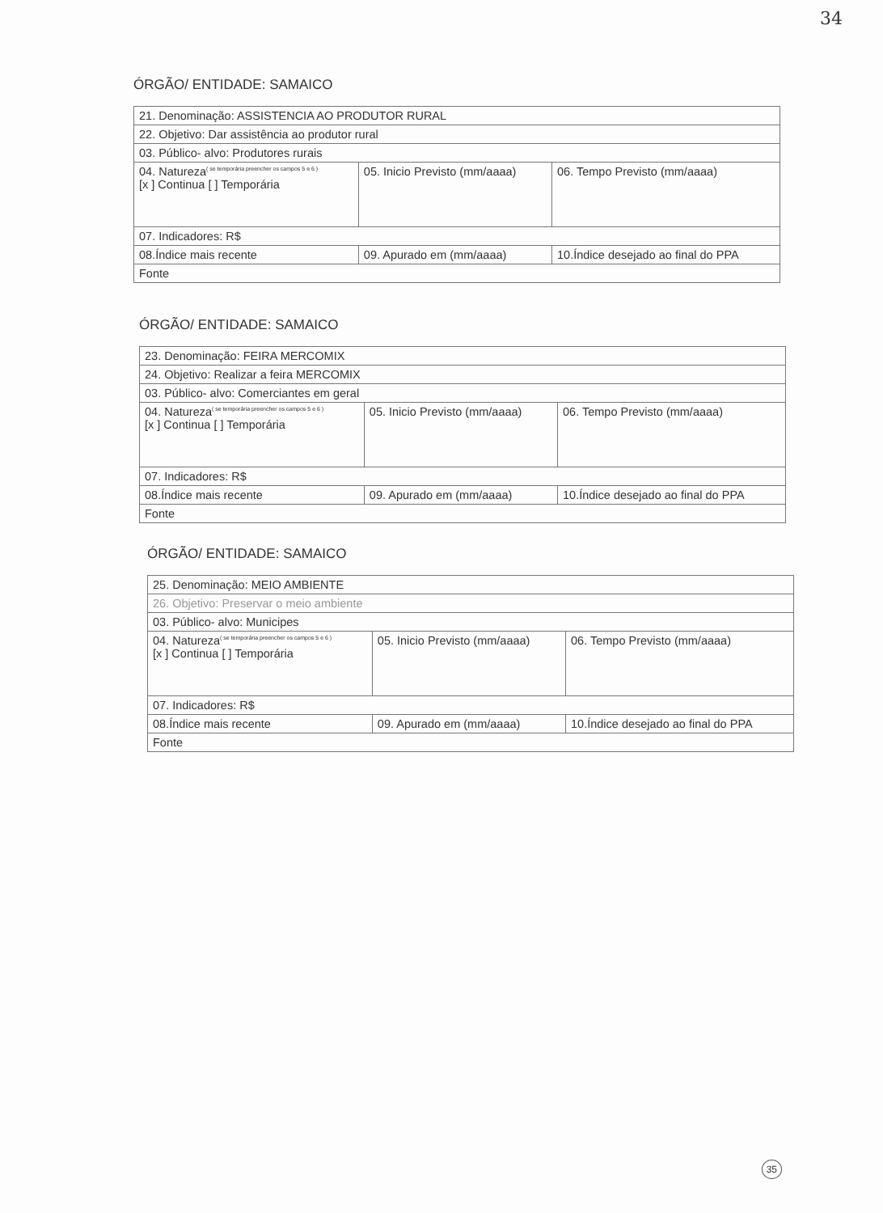34
ÓRGÃO/ ENTIDADE: SAMAICO
| 21. Denominação: ASSISTENCIA AO PRODUTOR RURAL | | |
| 22. Objetivo: Dar assistência ao produtor rural | | |
| 03. Público- alvo: Produtores rurais | | |
| 04. Natureza ( se temporária preencher os campos 5 e 6 ) [x ] Continua [ ] Temporária | 05. Inicio Previsto (mm/aaaa) | 06. Tempo Previsto (mm/aaaa) |
| 07. Indicadores: R$ | | |
| 08.Índice mais recente | 09. Apurado em (mm/aaaa) | 10.Índice desejado ao final do PPA |
| Fonte | | |
ÓRGÃO/ ENTIDADE: SAMAICO
| 23. Denominação: FEIRA MERCOMIX | | |
| 24. Objetivo: Realizar a feira MERCOMIX | | |
| 03. Público- alvo: Comerciantes em geral | | |
| 04. Natureza ( se temporária preencher os campos 5 e 6 ) [x ] Continua [ ] Temporária | 05. Inicio Previsto (mm/aaaa) | 06. Tempo Previsto (mm/aaaa) |
| 07. Indicadores: R$ | | |
| 08.Índice mais recente | 09. Apurado em (mm/aaaa) | 10.Índice desejado ao final do PPA |
| Fonte | | |
ÓRGÃO/ ENTIDADE: SAMAICO
| 25. Denominação: MEIO AMBIENTE | | |
| 26. Objetivo: Preservar o meio ambiente | | |
| 03. Público- alvo: Municipes | | |
| 04. Natureza ( se temporária preencher os campos 5 e 6 ) [x ] Continua [ ] Temporária | 05. Inicio Previsto (mm/aaaa) | 06. Tempo Previsto (mm/aaaa) |
| 07. Indicadores: R$ | | |
| 08.Índice mais recente | 09. Apurado em (mm/aaaa) | 10.Índice desejado ao final do PPA |
| Fonte | | |
35